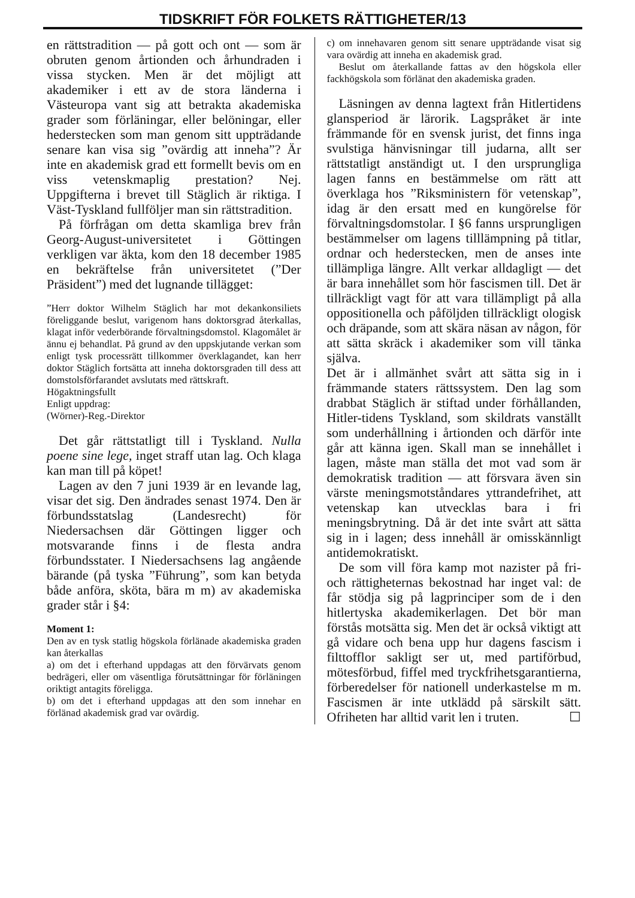TIDSKRIFT FÖR FOLKETS RÄTTIGHETER/13
en rättstradition — på gott och ont — som är obruten genom årtionden och århundraden i vissa stycken. Men är det möjligt att akademiker i ett av de stora länderna i Västeuropa vant sig att betrakta akademiska grader som förläningar, eller belöningar, eller hederstecken som man genom sitt uppträdande senare kan visa sig ”ovärdig att inneha”? Är inte en akademisk grad ett formellt bevis om en viss vetenskmaplig prestation? Nej. Uppgifterna i brevet till Stäglich är riktiga. I Väst-Tyskland fullföljer man sin rättstradition.
På förfrågan om detta skamliga brev från Georg-August-universitetet i Göttingen verkligen var äkta, kom den 18 december 1985 en bekräftelse från universitetet (”Der Präsident”) med det lugnande tillägget:
”Herr doktor Wilhelm Stäglich har mot dekankonsiliets föreliggande beslut, varigenom hans doktorsgrad återkallas, klagat inför vederbörande förvaltningsdomstol. Klagomålet är ännu ej behandlat. På grund av den uppskjutande verkan som enligt tysk processrätt tillkommer överklagandet, kan herr doktor Stäglich fortsätta att inneha doktorsgraden till dess att domstolsförfarandet avslutats med rättskraft.
Högaktningsfullt
Enligt uppdrag:
(Wörner)-Reg.-Direktor
Det går rättstatligt till i Tyskland. Nulla poene sine lege, inget straff utan lag. Och klaga kan man till på köpet!
Lagen av den 7 juni 1939 är en levande lag, visar det sig. Den ändrades senast 1974. Den är förbundsstatslag (Landesrecht) för Niedersachsen där Göttingen ligger och motsvarande finns i de flesta andra förbundsstater. I Niedersachsens lag angående bärande (på tyska ”Führung”, som kan betyda både anföra, sköta, bära m m) av akademiska grader står i §4:
Moment 1:
Den av en tysk statlig högskola förlänade akademiska graden kan återkallas
a) om det i efterhand uppdagas att den förvärvats genom bedrägeri, eller om väsentliga förutsättningar för förläningen oriktigt antagits föreligga.
b) om det i efterhand uppdagas att den som innehar en förlänad akademisk grad var ovärdig.
c) om innehavaren genom sitt senare uppträdande visat sig vara ovärdig att inneha en akademisk grad.
Beslut om återkallande fattas av den högskola eller fackhögskola som förlänat den akademiska graden.
Läsningen av denna lagtext från Hitlertidens glansperiod är lärorik. Lagspråket är inte främmande för en svensk jurist, det finns inga svulstiga hänvisningar till judarna, allt ser rättstatligt anständigt ut. I den ursprungliga lagen fanns en bestämmelse om rätt att överklaga hos ”Riksministern för vetenskap”, idag är den ersatt med en kungörelse för förvaltningsdomstolar. I §6 fanns ursprungligen bestämmelser om lagens tilllämpning på titlar, ordnar och hederstecken, men de anses inte tillämpliga längre. Allt verkar alldagligt — det är bara innehållet som hör fascismen till. Det är tillräckligt vagt för att vara tillämpligt på alla oppositionella och påföljden tillräckligt ologisk och dräpande, som att skära näsan av någon, för att sätta skräck i akademiker som vill tänka själva.
Det är i allmänhet svårt att sätta sig in i främmande staters rättssystem. Den lag som drabbat Stäglich är stiftad under förhållanden, Hitler-tidens Tyskland, som skildrats vanställt som underhållning i årtionden och därför inte går att känna igen. Skall man se innehållet i lagen, måste man ställa det mot vad som är demokratisk tradition — att försvara även sin värste meningsmotståndares yttrandefrihet, att vetenskap kan utvecklas bara i fri meningsbrytning. Då är det inte svårt att sätta sig in i lagen; dess innehåll är omisskännligt antidemokratiskt.
De som vill föra kamp mot nazister på fri- och rättigheternas bekostnad har inget val: de får stödja sig på lagprinciper som de i den hitlertyska akademikerlagen. Det bör man förstås motsätta sig. Men det är också viktigt att gå vidare och bena upp hur dagens fascism i filttofflor sakligt ser ut, med partiförbud, mötesförbud, fiffel med tryckfrihetsgarantierna, förberedelser för nationell underkastelse m m. Fascismen är inte utklädd på särskilt sätt. Ofriheten har alltid varit len i truten. ☐